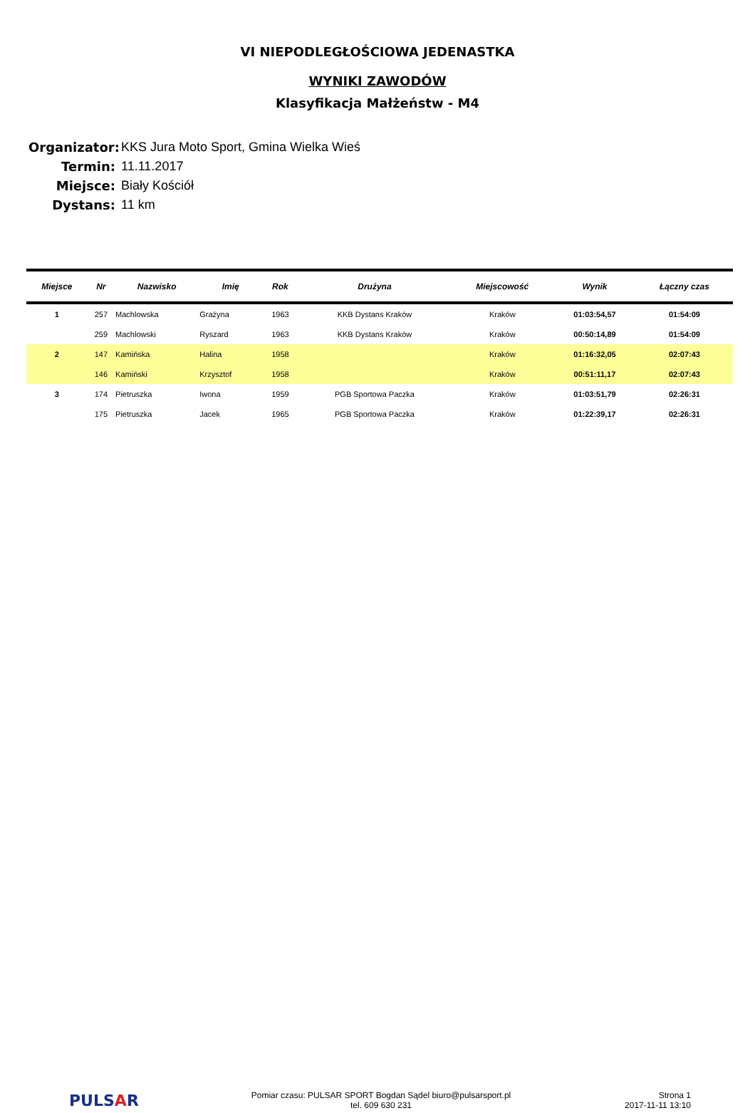VI NIEPODLEGŁOŚCIOWA JEDENASTKA
WYNIKI ZAWODÓW
Klasyfikacja Małżeństw - M4
Organizator: KKS Jura Moto Sport, Gmina Wielka Wieś
Termin: 11.11.2017
Miejsce: Biały Kościół
Dystans: 11 km
| Miejsce | Nr | Nazwisko | Imię | Rok | Drużyna | Miejscowość | Wynik | Łączny czas |
| --- | --- | --- | --- | --- | --- | --- | --- | --- |
| 1 | 257 | Machlowska | Grażyna | 1963 | KKB Dystans Kraków | Kraków | 01:03:54,57 | 01:54:09 |
| | 259 | Machlowski | Ryszard | 1963 | KKB Dystans Kraków | Kraków | 00:50:14,89 | 01:54:09 |
| 2 | 147 | Kamińska | Halina | 1958 | | Kraków | 01:16:32,05 | 02:07:43 |
| | 146 | Kamiński | Krzysztof | 1958 | | Kraków | 00:51:11,17 | 02:07:43 |
| 3 | 174 | Pietruszka | Iwona | 1959 | PGB Sportowa Paczka | Kraków | 01:03:51,79 | 02:26:31 |
| | 175 | Pietruszka | Jacek | 1965 | PGB Sportowa Paczka | Kraków | 01:22:39,17 | 02:26:31 |
PULSAR
Pomiar czasu: PULSAR SPORT Bogdan Sądel biuro@pulsarsport.pl
tel. 609 630 231
Strona 1
2017-11-11 13:10